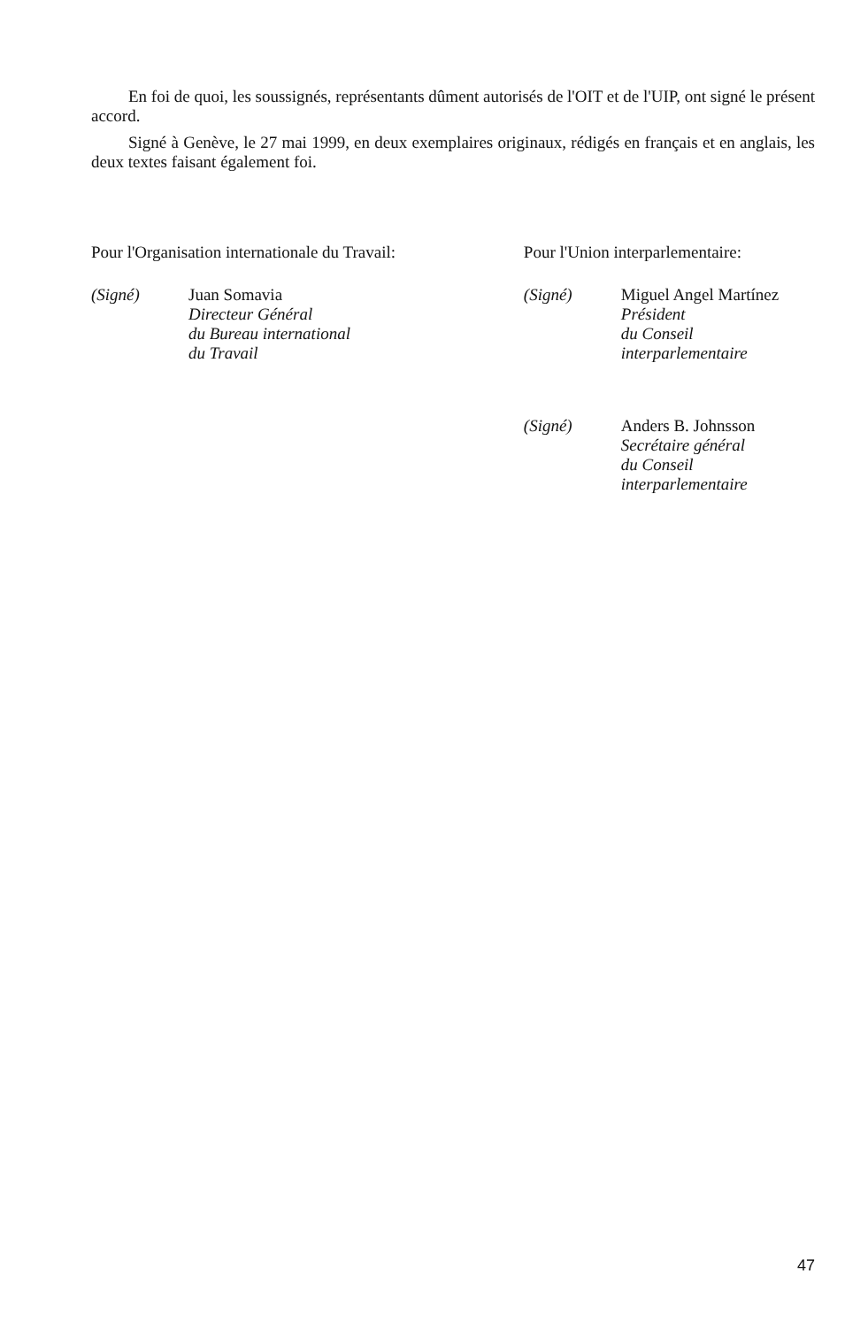En foi de quoi, les soussignés, représentants dûment autorisés de l'OIT et de l'UIP, ont signé le présent accord.
Signé à Genève, le 27 mai 1999, en deux exemplaires originaux, rédigés en français et en anglais, les deux textes faisant également foi.
Pour l'Organisation internationale du Travail:
(Signé) Juan Somavia
Directeur Général
du Bureau international
du Travail
Pour l'Union interparlementaire:
(Signé) Miguel Angel Martínez
Président
du Conseil
interparlementaire
(Signé) Anders B. Johnsson
Secrétaire général
du Conseil
interparlementaire
47